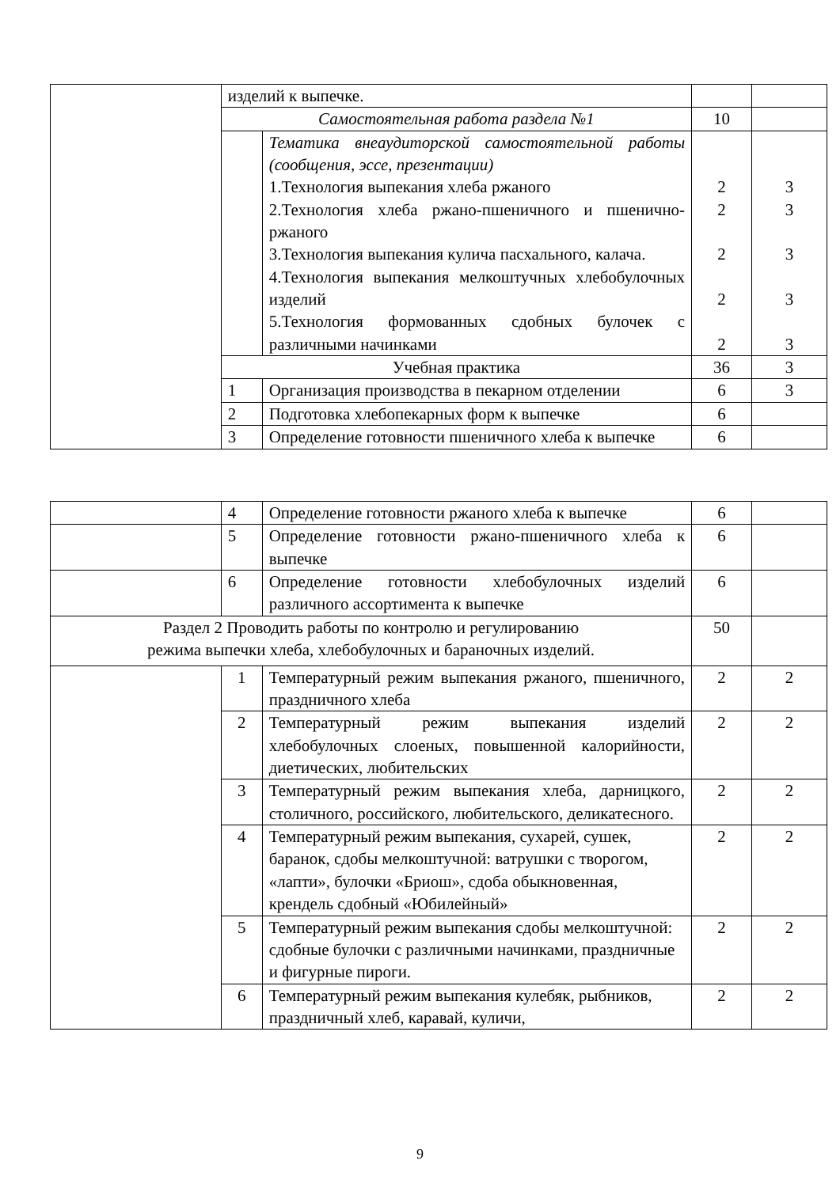| | изделий к выпечке. | | | |
| | Самостоятельная работа раздела №1 | | 10 | |
| | | Тематика внеаудиторской самостоятельной работы (сообщения, эссе, презентации) 1.Технология выпекания хлеба ржаного 2.Технология хлеба ржано-пшеничного и пшенично-ржаного 3.Технология выпекания кулича пасхального, калача. 4.Технология выпекания мелкоштучных хлебобулочных изделий 5.Технология формованных сдобных булочек с различными начинками | 2 2 2 2 2 | 3 3 3 3 3 |
| | Учебная практика | | 36 | 3 |
| | 1 | Организация производства в пекарном отделении | 6 | 3 |
| | 2 | Подготовка хлебопекарных форм к выпечке | 6 | |
| | 3 | Определение готовности пшеничного хлеба к выпечке | 6 | |
| | 4 | Определение готовности ржаного хлеба к выпечке | 6 | |
| | 5 | Определение готовности ржано-пшеничного хлеба к выпечке | 6 | |
| | 6 | Определение готовности хлебобулочных изделий различного ассортимента к выпечке | 6 | |
| Раздел 2 Проводить работы по контролю и регулированию режима выпечки хлеба, хлебобулочных и бараночных изделий. | | | 50 | |
| | 1 | Температурный режим выпекания ржаного, пшеничного, праздничного хлеба | 2 | 2 |
| | 2 | Температурный режим выпекания изделий хлебобулочных слоеных, повышенной калорийности, диетических, любительских | 2 | 2 |
| | 3 | Температурный режим выпекания хлеба, дарницкого, столичного, российского, любительского, деликатесного. | 2 | 2 |
| | 4 | Температурный режим выпекания, сухарей, сушек, баранок, сдобы мелкоштучной: ватрушки с творогом, «лапти», булочки «Бриош», сдоба обыкновенная, крендель сдобный «Юбилейный» | 2 | 2 |
| | 5 | Температурный режим выпекания сдобы мелкоштучной: сдобные булочки с различными начинками, праздничные и фигурные пироги. | 2 | 2 |
| | 6 | Температурный режим выпекания кулебяк, рыбников, праздничный хлеб, каравай, куличи, | 2 | 2 |
9